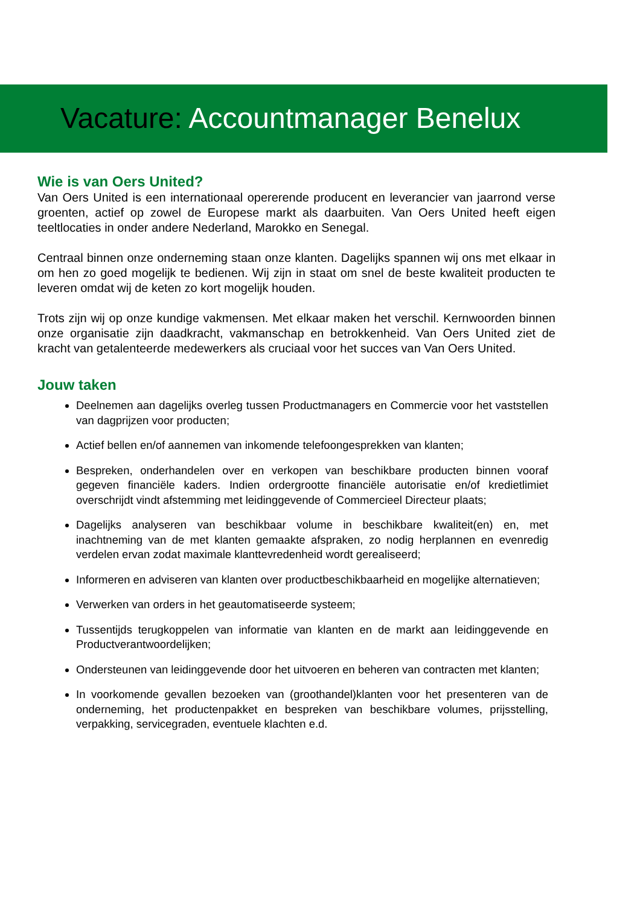Vacature: Accountmanager Benelux
Wie is van Oers United?
Van Oers United is een internationaal opererende producent en leverancier van jaarrond verse groenten, actief op zowel de Europese markt als daarbuiten. Van Oers United heeft eigen teeltlocaties in onder andere Nederland, Marokko en Senegal.
Centraal binnen onze onderneming staan onze klanten. Dagelijks spannen wij ons met elkaar in om hen zo goed mogelijk te bedienen. Wij zijn in staat om snel de beste kwaliteit producten te leveren omdat wij de keten zo kort mogelijk houden.
Trots zijn wij op onze kundige vakmensen. Met elkaar maken het verschil. Kernwoorden binnen onze organisatie zijn daadkracht, vakmanschap en betrokkenheid. Van Oers United ziet de kracht van getalenteerde medewerkers als cruciaal voor het succes van Van Oers United.
Jouw taken
Deelnemen aan dagelijks overleg tussen Productmanagers en Commercie voor het vaststellen van dagprijzen voor producten;
Actief bellen en/of aannemen van inkomende telefoongesprekken van klanten;
Bespreken, onderhandelen over en verkopen van beschikbare producten binnen vooraf gegeven financiële kaders. Indien ordergrootte financiële autorisatie en/of kredietlimiet overschrijdt vindt afstemming met leidinggevende of Commercieel Directeur plaats;
Dagelijks analyseren van beschikbaar volume in beschikbare kwaliteit(en) en, met inachtneming van de met klanten gemaakte afspraken, zo nodig herplannen en evenredig verdelen ervan zodat maximale klanttevredenheid wordt gerealiseerd;
Informeren en adviseren van klanten over productbeschikbaarheid en mogelijke alternatieven;
Verwerken van orders in het geautomatiseerde systeem;
Tussentijds terugkoppelen van informatie van klanten en de markt aan leidinggevende en Productverantwoordelijken;
Ondersteunen van leidinggevende door het uitvoeren en beheren van contracten met klanten;
In voorkomende gevallen bezoeken van (groothandel)klanten voor het presenteren van de onderneming, het productenpakket en bespreken van beschikbare volumes, prijsstelling, verpakking, servicegraden, eventuele klachten e.d.